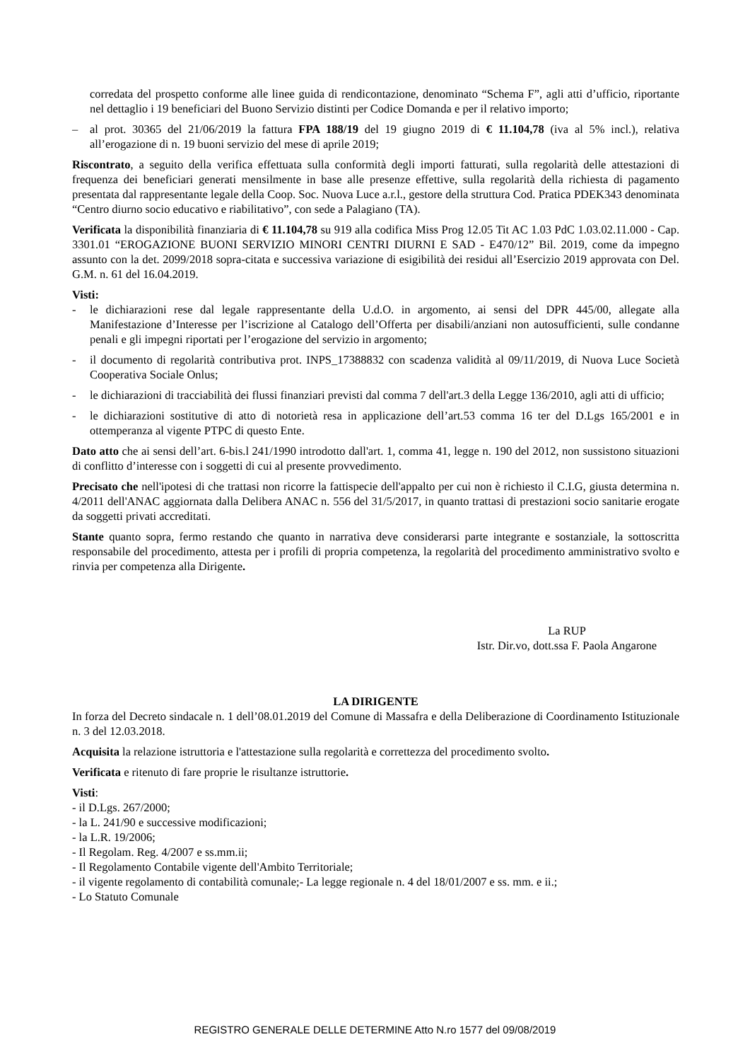corredata del prospetto conforme alle linee guida di rendicontazione, denominato “Schema F”, agli atti d’ufficio, riportante nel dettaglio i 19 beneficiari del Buono Servizio distinti per Codice Domanda e per il relativo importo;
– al prot. 30365 del 21/06/2019 la fattura FPA 188/19 del 19 giugno 2019 di € 11.104,78 (iva al 5% incl.), relativa all’erogazione di n. 19 buoni servizio del mese di aprile 2019;
Riscontrato, a seguito della verifica effettuata sulla conformità degli importi fatturati, sulla regolarità delle attestazioni di frequenza dei beneficiari generati mensilmente in base alle presenze effettive, sulla regolarità della richiesta di pagamento presentata dal rappresentante legale della Coop. Soc. Nuova Luce a.r.l., gestore della struttura Cod. Pratica PDEK343 denominata “Centro diurno socio educativo e riabilitativo”, con sede a Palagiano (TA).
Verificata la disponibilità finanziaria di € 11.104,78 su 919 alla codifica Miss Prog 12.05 Tit AC 1.03 PdC 1.03.02.11.000 - Cap. 3301.01 “EROGAZIONE BUONI SERVIZIO MINORI CENTRI DIURNI E SAD - E470/12” Bil. 2019, come da impegno assunto con la det. 2099/2018 sopra-citata e successiva variazione di esigibilità dei residui all’Esercizio 2019 approvata con Del. G.M. n. 61 del 16.04.2019.
Visti:
- le dichiarazioni rese dal legale rappresentante della U.d.O. in argomento, ai sensi del DPR 445/00, allegate alla Manifestazione d’Interesse per l’iscrizione al Catalogo dell’Offerta per disabili/anziani non autosufficienti, sulle condanne penali e gli impegni riportati per l’erogazione del servizio in argomento;
- il documento di regolarità contributiva prot. INPS_17388832 con scadenza validità al 09/11/2019, di Nuova Luce Società Cooperativa Sociale Onlus;
- le dichiarazioni di tracciabilità dei flussi finanziari previsti dal comma 7 dell'art.3 della Legge 136/2010, agli atti di ufficio;
- le dichiarazioni sostitutive di atto di notorietà resa in applicazione dell’art.53 comma 16 ter del D.Lgs 165/2001 e in ottemperanza al vigente PTPC di questo Ente.
Dato atto che ai sensi dell’art. 6-bis.l 241/1990 introdotto dall'art. 1, comma 41, legge n. 190 del 2012, non sussistono situazioni di conflitto d’interesse con i soggetti di cui al presente provvedimento.
Precisato che nell'ipotesi di che trattasi non ricorre la fattispecie dell'appalto per cui non è richiesto il C.I.G, giusta determina n. 4/2011 dell'ANAC aggiornata dalla Delibera ANAC n. 556 del 31/5/2017, in quanto trattasi di prestazioni socio sanitarie erogate da soggetti privati accreditati.
Stante quanto sopra, fermo restando che quanto in narrativa deve considerarsi parte integrante e sostanziale, la sottoscritta responsabile del procedimento, attesta per i profili di propria competenza, la regolarità del procedimento amministrativo svolto e rinvia per competenza alla Dirigente.
La RUP
Istr. Dir.vo, dott.ssa F. Paola Angarone
LA DIRIGENTE
In forza del Decreto sindacale n. 1 dell’08.01.2019 del Comune di Massafra e della Deliberazione di Coordinamento Istituzionale n. 3 del 12.03.2018.
Acquisita la relazione istruttoria e l'attestazione sulla regolarità e correttezza del procedimento svolto.
Verificata e ritenuto di fare proprie le risultanze istruttorie.
Visti:
- il D.Lgs. 267/2000;
- la L. 241/90 e successive modificazioni;
- la L.R. 19/2006;
- Il Regolam. Reg. 4/2007 e ss.mm.ii;
- Il Regolamento Contabile vigente dell'Ambito Territoriale;
- il vigente regolamento di contabilità comunale;- La legge regionale n. 4 del 18/01/2007 e ss. mm. e ii.;
- Lo Statuto Comunale
REGISTRO GENERALE DELLE DETERMINE Atto N.ro 1577 del 09/08/2019